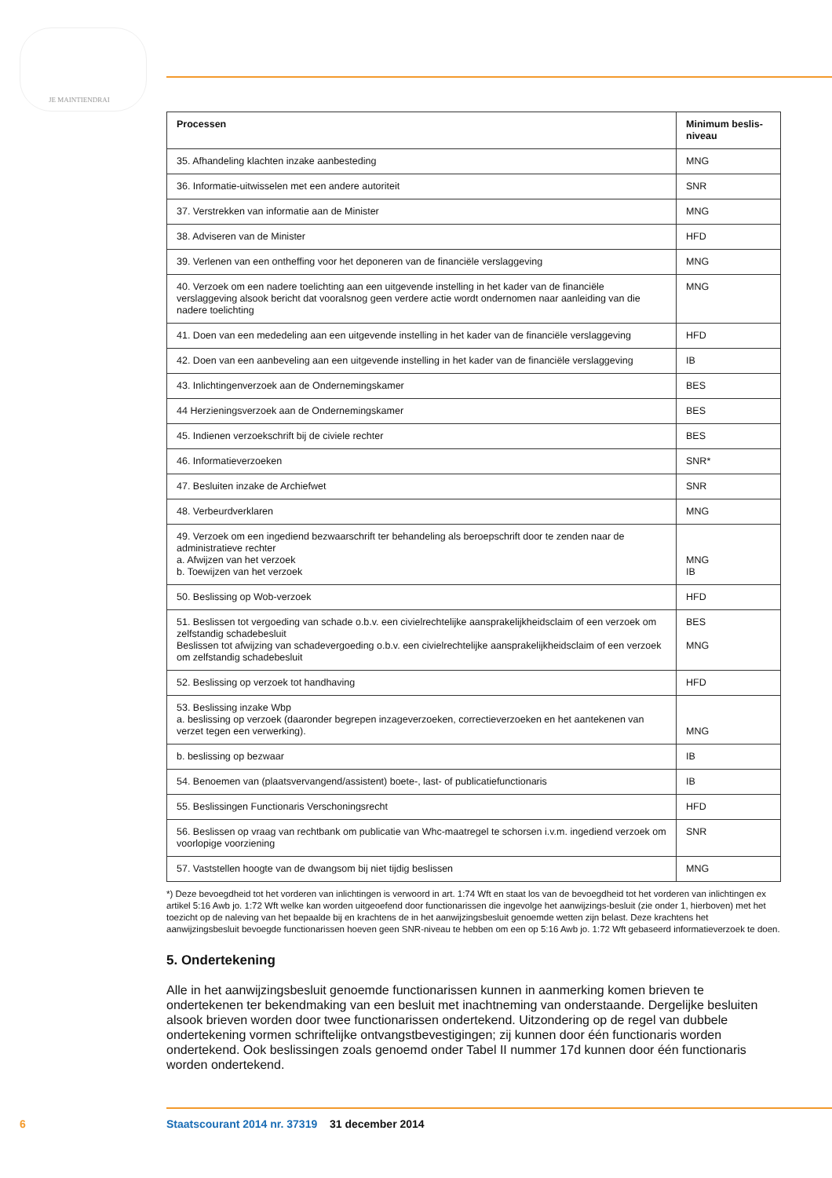JE MAINTIENDRAI
| Processen | Minimum beslis- niveau |
| --- | --- |
| 35. Afhandeling klachten inzake aanbesteding | MNG |
| 36. Informatie-uitwisselen met een andere autoriteit | SNR |
| 37. Verstrekken van informatie aan de Minister | MNG |
| 38. Adviseren van de Minister | HFD |
| 39. Verlenen van een ontheffing voor het deponeren van de financiële verslaggeving | MNG |
| 40. Verzoek om een nadere toelichting aan een uitgevende instelling in het kader van de financiële verslaggeving alsook bericht dat vooralsnog geen verdere actie wordt ondernomen naar aanleiding van die nadere toelichting | MNG |
| 41. Doen van een mededeling aan een uitgevende instelling in het kader van de financiële verslaggeving | HFD |
| 42. Doen van een aanbeveling aan een uitgevende instelling in het kader van de financiële verslaggeving | IB |
| 43. Inlichtingenverzoek aan de Ondernemingskamer | BES |
| 44 Herzieningsverzoek aan de Ondernemingskamer | BES |
| 45. Indienen verzoekschrift bij de civiele rechter | BES |
| 46. Informatieverzoeken | SNR* |
| 47. Besluiten inzake de Archiefwet | SNR |
| 48. Verbeurdverklaren | MNG |
| 49. Verzoek om een ingediend bezwaarschrift ter behandeling als beroepschrift door te zenden naar de administratieve rechter a. Afwijzen van het verzoek b. Toewijzen van het verzoek | MNG IB |
| 50. Beslissing op Wob-verzoek | HFD |
| 51. Beslissen tot vergoeding van schade o.b.v. een civielrechtelijke aansprakelijkheidsclaim of een verzoek om zelfstandig schadebesluit Beslissen tot afwijzing van schadevergoeding o.b.v. een civielrechtelijke aansprakelijkheidsclaim of een verzoek om zelfstandig schadebesluit | BES MNG |
| 52. Beslissing op verzoek tot handhaving | HFD |
| 53. Beslissing inzake Wbp a. beslissing op verzoek (daaronder begrepen inzageverzoeken, correctieverzoeken en het aantekenen van verzet tegen een verwerking). | MNG |
| b. beslissing op bezwaar | IB |
| 54. Benoemen van (plaatsvervangend/assistent) boete-, last- of publicatiefunctionaris | IB |
| 55. Beslissingen Functionaris Verschoningsrecht | HFD |
| 56. Beslissen op vraag van rechtbank om publicatie van Whc-maatregel te schorsen i.v.m. ingediend verzoek om voorlopige voorziening | SNR |
| 57. Vaststellen hoogte van de dwangsom bij niet tijdig beslissen | MNG |
*) Deze bevoegdheid tot het vorderen van inlichtingen is verwoord in art. 1:74 Wft en staat los van de bevoegdheid tot het vorderen van inlichtingen ex artikel 5:16 Awb jo. 1:72 Wft welke kan worden uitgeoefend door functionarissen die ingevolge het aanwijzings-besluit (zie onder 1, hierboven) met het toezicht op de naleving van het bepaalde bij en krachtens de in het aanwijzingsbesluit genoemde wetten zijn belast. Deze krachtens het aanwijzingsbesluit bevoegde functionarissen hoeven geen SNR-niveau te hebben om een op 5:16 Awb jo. 1:72 Wft gebaseerd informatieverzoek te doen.
5. Ondertekening
Alle in het aanwijzingsbesluit genoemde functionarissen kunnen in aanmerking komen brieven te ondertekenen ter bekendmaking van een besluit met inachtneming van onderstaande. Dergelijke besluiten alsook brieven worden door twee functionarissen ondertekend. Uitzondering op de regel van dubbele ondertekening vormen schriftelijke ontvangstbevestigingen; zij kunnen door één functionaris worden ondertekend. Ook beslissingen zoals genoemd onder Tabel II nummer 17d kunnen door één functionaris worden ondertekend.
6 Staatscourant 2014 nr. 37319 31 december 2014